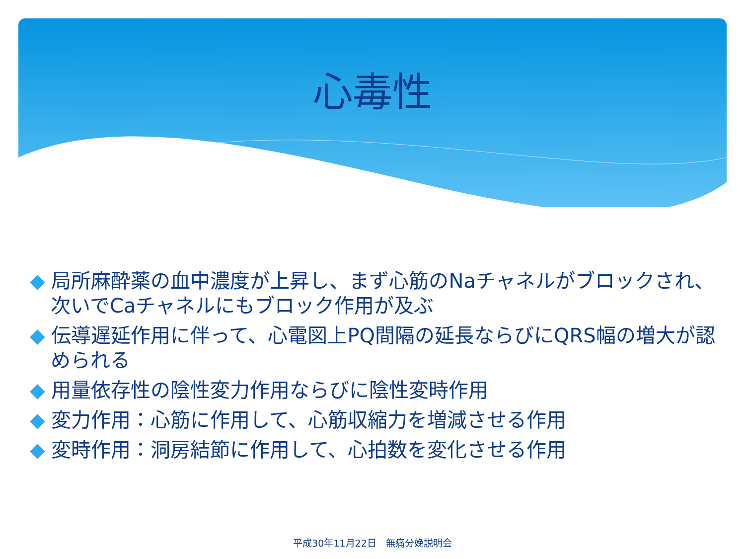心毒性
◆ 局所麻酔薬の血中濃度が上昇し、まず心筋のNaチャネルがブロックされ、次いでCaチャネルにもブロック作用が及ぶ
◆ 伝導遅延作用に伴って、心電図上PQ間隔の延長ならびにQRS幅の増大が認められる
◆ 用量依存性の陰性変力作用ならびに陰性変時作用
◆ 変力作用：心筋に作用して、心筋収縮力を増減させる作用
◆ 変時作用：洞房結節に作用して、心拍数を変化させる作用
平成30年11月22日　無痛分娩説明会